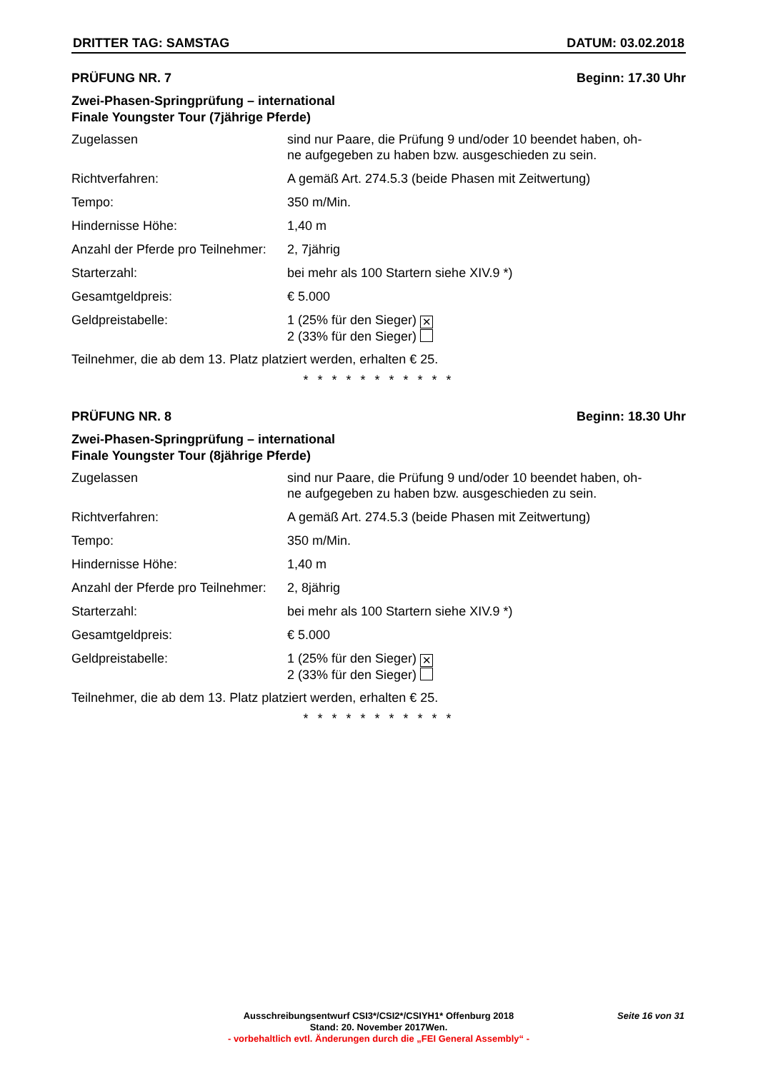DRITTER TAG: SAMSTAG DATUM: 03.02.2018
PRÜFUNG NR. 7 Beginn: 17.30 Uhr
Zwei-Phasen-Springprüfung – international
Finale Youngster Tour (7jährige Pferde)
| Zugelassen | sind nur Paare, die Prüfung 9 und/oder 10 beendet haben, oh- ne aufgegeben zu haben bzw. ausgeschieden zu sein. |
| Richtverfahren: | A gemäß Art. 274.5.3 (beide Phasen mit Zeitwertung) |
| Tempo: | 350 m/Min. |
| Hindernisse Höhe: | 1,40 m |
| Anzahl der Pferde pro Teilnehmer: | 2, 7jährig |
| Starterzahl: | bei mehr als 100 Startern siehe XIV.9 *) |
| Gesamtgeldpreis: | € 5.000 |
| Geldpreistabelle: | 1 (25% für den Sieger) ✕ 2 (33% für den Sieger) |
Teilnehmer, die ab dem 13. Platz platziert werden, erhalten € 25.
* * * * * * * * * * *
PRÜFUNG NR. 8 Beginn: 18.30 Uhr
Zwei-Phasen-Springprüfung – international
Finale Youngster Tour (8jährige Pferde)
| Zugelassen | sind nur Paare, die Prüfung 9 und/oder 10 beendet haben, oh- ne aufgegeben zu haben bzw. ausgeschieden zu sein. |
| Richtverfahren: | A gemäß Art. 274.5.3 (beide Phasen mit Zeitwertung) |
| Tempo: | 350 m/Min. |
| Hindernisse Höhe: | 1,40 m |
| Anzahl der Pferde pro Teilnehmer: | 2, 8jährig |
| Starterzahl: | bei mehr als 100 Startern siehe XIV.9 *) |
| Gesamtgeldpreis: | € 5.000 |
| Geldpreistabelle: | 1 (25% für den Sieger) ✕ 2 (33% für den Sieger) |
Teilnehmer, die ab dem 13. Platz platziert werden, erhalten € 25.
* * * * * * * * * * *
Ausschreibungsentwurf CSI3*/CSI2*/CSIYH1* Offenburg 2018
Stand: 20. November 2017Wen.
- vorbehaltlich evtl. Änderungen durch die „FEI General Assembly“ -
Seite 16 von 31